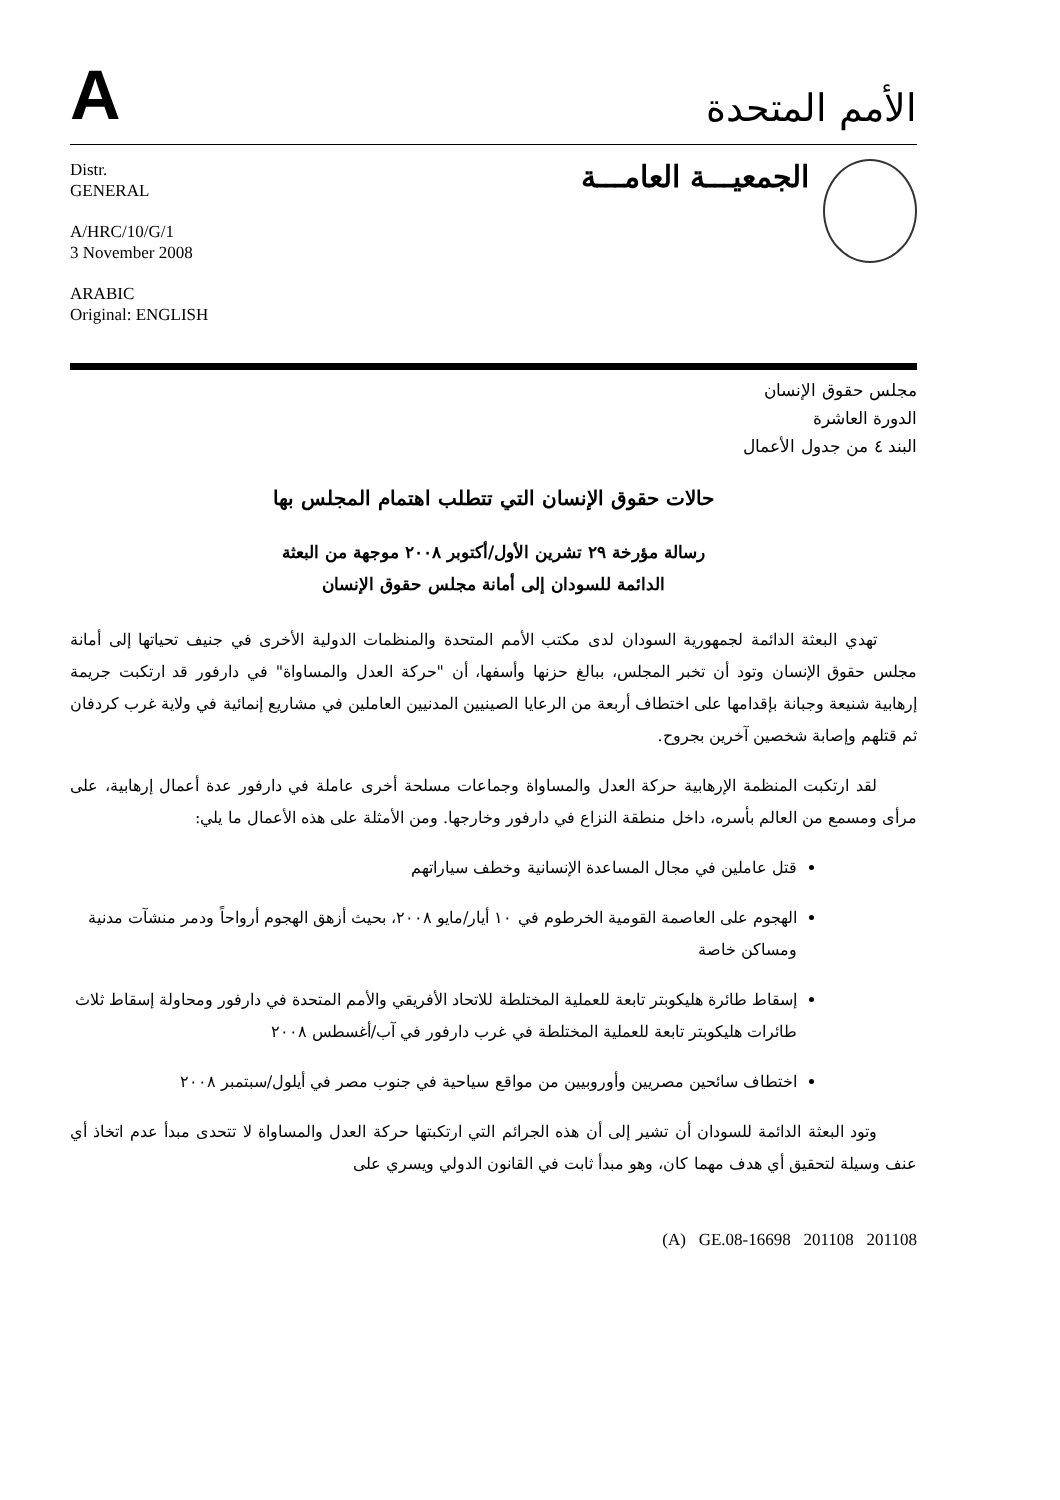A
الأمم المتحدة
Distr.
GENERAL
A/HRC/10/G/1
3 November 2008
ARABIC
Original: ENGLISH
الجمعيـــة العامـــة
مجلس حقوق الإنسان
الدورة العاشرة
البند ٤ من جدول الأعمال
حالات حقوق الإنسان التي تتطلب اهتمام المجلس بها
رسالة مؤرخة ٢٩ تشرين الأول/أكتوبر ٢٠٠٨ موجهة من البعثة
الدائمة للسودان إلى أمانة مجلس حقوق الإنسان
تهدي البعثة الدائمة لجمهورية السودان لدى مكتب الأمم المتحدة والمنظمات الدولية الأخرى في جنيف تحياتها إلى أمانة مجلس حقوق الإنسان وتود أن تخبر المجلس، ببالغ حزنها وأسفها، أن "حركة العدل والمساواة" في دارفور قد ارتكبت جريمة إرهابية شنيعة وجبانة بإقدامها على اختطاف أربعة من الرعايا الصينيين المدنيين العاملين في مشاريع إنمائية في ولاية غرب كردفان ثم قتلهم وإصابة شخصين آخرين بجروح.
لقد ارتكبت المنظمة الإرهابية حركة العدل والمساواة وجماعات مسلحة أخرى عاملة في دارفور عدة أعمال إرهابية، على مرأى ومسمع من العالم بأسره، داخل منطقة النزاع في دارفور وخارجها. ومن الأمثلة على هذه الأعمال ما يلي:
قتل عاملين في مجال المساعدة الإنسانية وخطف سياراتهم
الهجوم على العاصمة القومية الخرطوم في ١٠ أيار/مايو ٢٠٠٨، بحيث أزهق الهجوم أرواحاً ودمر منشآت مدنية ومساكن خاصة
إسقاط طائرة هليكوبتر تابعة للعملية المختلطة للاتحاد الأفريقي والأمم المتحدة في دارفور ومحاولة إسقاط ثلاث طائرات هليكوبتر تابعة للعملية المختلطة في غرب دارفور في آب/أغسطس ٢٠٠٨
اختطاف سائحين مصريين وأوروبيين من مواقع سياحية في جنوب مصر في أيلول/سبتمبر ٢٠٠٨
وتود البعثة الدائمة للسودان أن تشير إلى أن هذه الجرائم التي ارتكبتها حركة العدل والمساواة لا تتحدى مبدأ عدم اتخاذ أي عنف وسيلة لتحقيق أي هدف مهما كان، وهو مبدأ ثابت في القانون الدولي ويسري على
(A) GE.08-16698 201108 201108